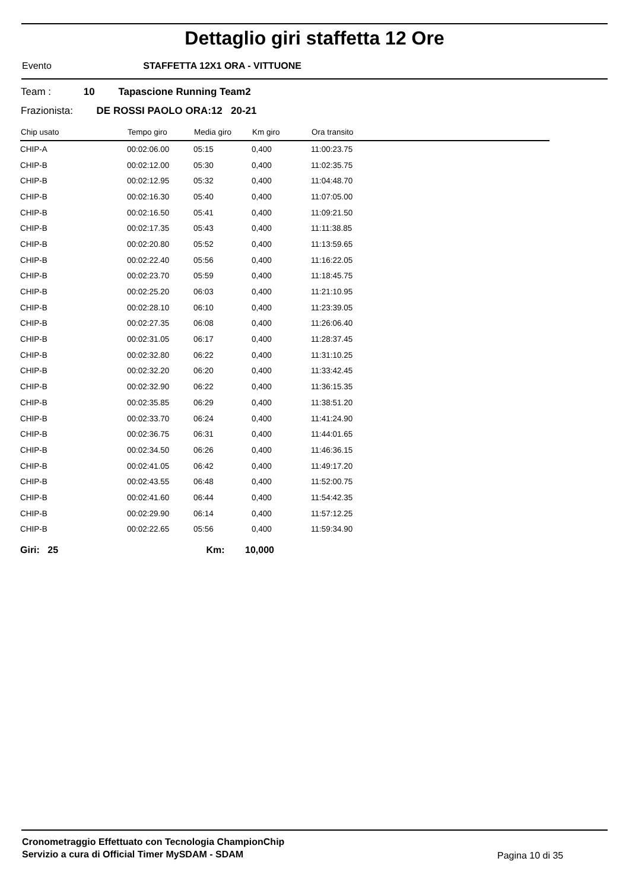Dettaglio giri staffetta 12 Ore
Evento STAFFETTA 12X1 ORA - VITTUONE
Team : 10 Tapascione Running Team2
Frazionista: DE ROSSI PAOLO ORA:12 20-21
| Chip usato | Tempo giro | Media giro | Km giro | Ora transito |
| --- | --- | --- | --- | --- |
| CHIP-A | 00:02:06.00 | 05:15 | 0,400 | 11:00:23.75 |
| CHIP-B | 00:02:12.00 | 05:30 | 0,400 | 11:02:35.75 |
| CHIP-B | 00:02:12.95 | 05:32 | 0,400 | 11:04:48.70 |
| CHIP-B | 00:02:16.30 | 05:40 | 0,400 | 11:07:05.00 |
| CHIP-B | 00:02:16.50 | 05:41 | 0,400 | 11:09:21.50 |
| CHIP-B | 00:02:17.35 | 05:43 | 0,400 | 11:11:38.85 |
| CHIP-B | 00:02:20.80 | 05:52 | 0,400 | 11:13:59.65 |
| CHIP-B | 00:02:22.40 | 05:56 | 0,400 | 11:16:22.05 |
| CHIP-B | 00:02:23.70 | 05:59 | 0,400 | 11:18:45.75 |
| CHIP-B | 00:02:25.20 | 06:03 | 0,400 | 11:21:10.95 |
| CHIP-B | 00:02:28.10 | 06:10 | 0,400 | 11:23:39.05 |
| CHIP-B | 00:02:27.35 | 06:08 | 0,400 | 11:26:06.40 |
| CHIP-B | 00:02:31.05 | 06:17 | 0,400 | 11:28:37.45 |
| CHIP-B | 00:02:32.80 | 06:22 | 0,400 | 11:31:10.25 |
| CHIP-B | 00:02:32.20 | 06:20 | 0,400 | 11:33:42.45 |
| CHIP-B | 00:02:32.90 | 06:22 | 0,400 | 11:36:15.35 |
| CHIP-B | 00:02:35.85 | 06:29 | 0,400 | 11:38:51.20 |
| CHIP-B | 00:02:33.70 | 06:24 | 0,400 | 11:41:24.90 |
| CHIP-B | 00:02:36.75 | 06:31 | 0,400 | 11:44:01.65 |
| CHIP-B | 00:02:34.50 | 06:26 | 0,400 | 11:46:36.15 |
| CHIP-B | 00:02:41.05 | 06:42 | 0,400 | 11:49:17.20 |
| CHIP-B | 00:02:43.55 | 06:48 | 0,400 | 11:52:00.75 |
| CHIP-B | 00:02:41.60 | 06:44 | 0,400 | 11:54:42.35 |
| CHIP-B | 00:02:29.90 | 06:14 | 0,400 | 11:57:12.25 |
| CHIP-B | 00:02:22.65 | 05:56 | 0,400 | 11:59:34.90 |
Giri: 25 Km: 10,000
Cronometraggio Effettuato con Tecnologia ChampionChip
Servizio a cura di Official Timer MySDAM - SDAM
Pagina 10 di 35